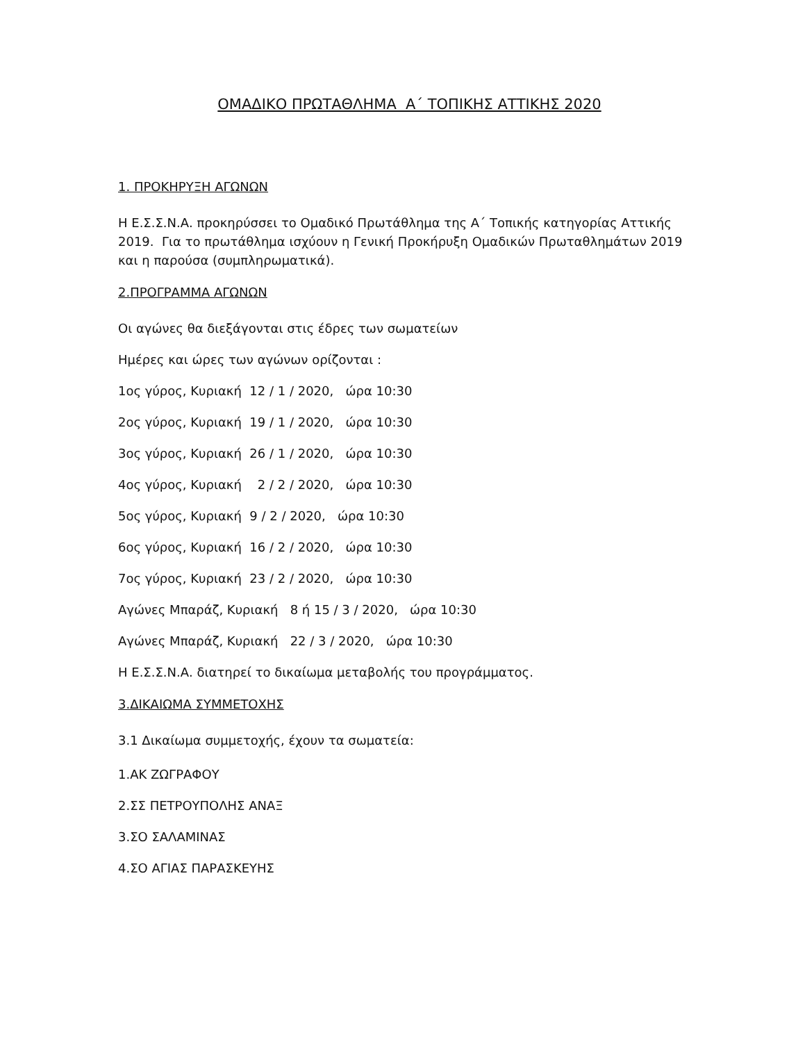ΟΜΑΔΙΚΟ ΠΡΩΤΑΘΛΗΜΑ Α΄ ΤΟΠΙΚΗΣ ΑΤΤΙΚΗΣ 2020
1. ΠΡΟΚΗΡΥΞΗ ΑΓΩΝΩΝ
Η Ε.Σ.Σ.Ν.Α. προκηρύσσει το Ομαδικό Πρωτάθλημα της Α΄ Τοπικής κατηγορίας Αττικής 2019. Για το πρωτάθλημα ισχύουν η Γενική Προκήρυξη Ομαδικών Πρωταθλημάτων 2019 και η παρούσα (συμπληρωματικά).
2.ΠΡΟΓΡΑΜΜΑ ΑΓΩΝΩΝ
Οι αγώνες θα διεξάγονται στις έδρες των σωματείων
Ημέρες και ώρες των αγώνων ορίζονται :
1ος γύρος, Κυριακή 12 / 1 / 2020, ώρα 10:30
2ος γύρος, Κυριακή 19 / 1 / 2020, ώρα 10:30
3ος γύρος, Κυριακή 26 / 1 / 2020, ώρα 10:30
4ος γύρος, Κυριακή 2 / 2 / 2020, ώρα 10:30
5ος γύρος, Κυριακή 9 / 2 / 2020, ώρα 10:30
6ος γύρος, Κυριακή 16 / 2 / 2020, ώρα 10:30
7ος γύρος, Κυριακή 23 / 2 / 2020, ώρα 10:30
Αγώνες Μπαράζ, Κυριακή 8 ή 15 / 3 / 2020, ώρα 10:30
Αγώνες Μπαράζ, Κυριακή 22 / 3 / 2020, ώρα 10:30
Η Ε.Σ.Σ.Ν.Α. διατηρεί το δικαίωμα μεταβολής του προγράμματος.
3.ΔΙΚΑΙΩΜΑ ΣΥΜΜΕΤΟΧΗΣ
3.1 Δικαίωμα συμμετοχής, έχουν τα σωματεία:
1.ΑΚ ΖΩΓΡΑΦΟΥ
2.ΣΣ ΠΕΤΡΟΥΠΟΛΗΣ ΑΝΑΞ
3.ΣΟ ΣΑΛΑΜΙΝΑΣ
4.ΣΟ ΑΓΙΑΣ ΠΑΡΑΣΚΕΥΗΣ